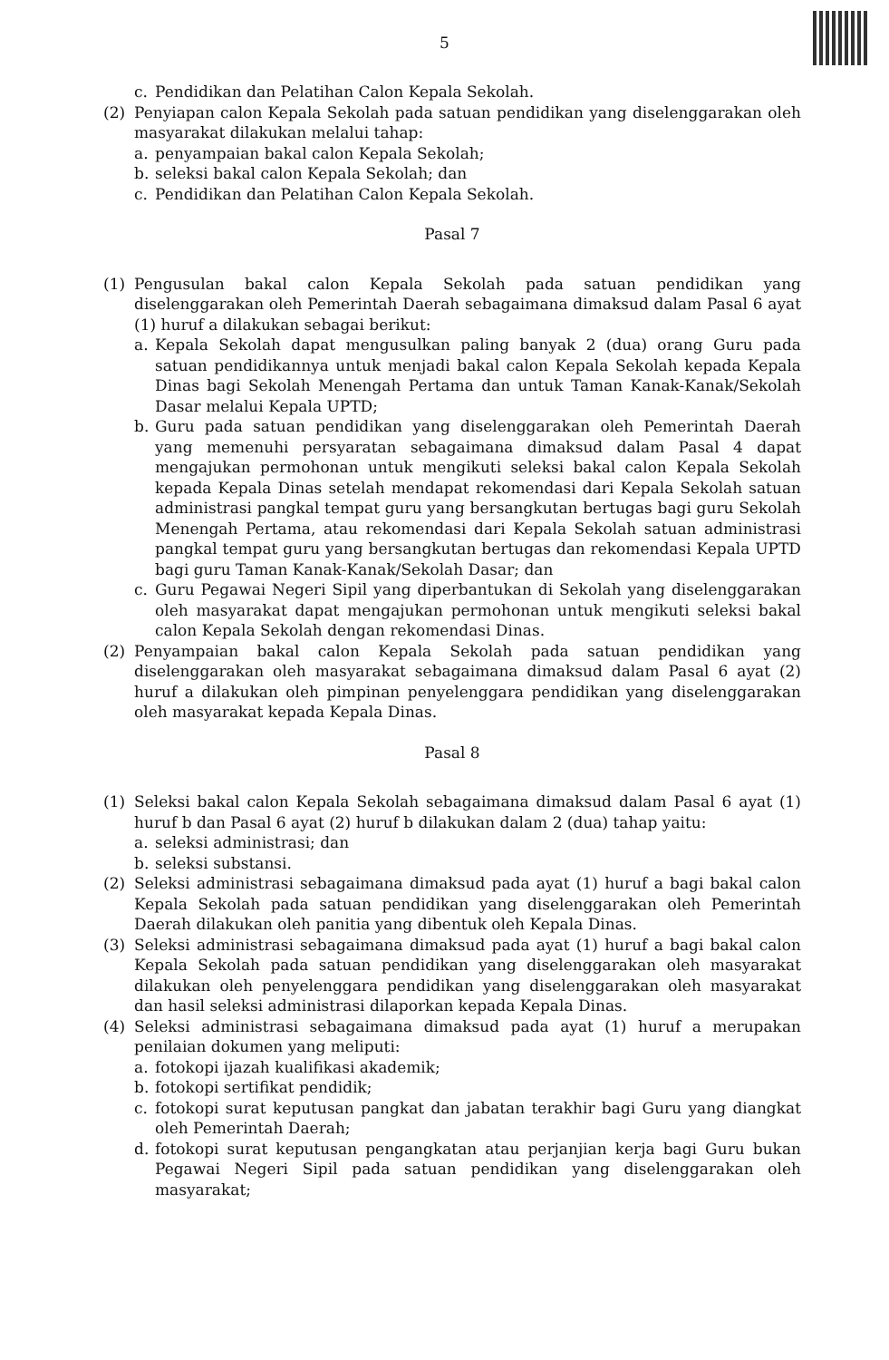5
c. Pendidikan dan Pelatihan Calon Kepala Sekolah.
(2) Penyiapan calon Kepala Sekolah pada satuan pendidikan yang diselenggarakan oleh masyarakat dilakukan melalui tahap:
a. penyampaian bakal calon Kepala Sekolah;
b. seleksi bakal calon Kepala Sekolah; dan
c. Pendidikan dan Pelatihan Calon Kepala Sekolah.
Pasal 7
(1) Pengusulan bakal calon Kepala Sekolah pada satuan pendidikan yang diselenggarakan oleh Pemerintah Daerah sebagaimana dimaksud dalam Pasal 6 ayat (1) huruf a dilakukan sebagai berikut:
a. Kepala Sekolah dapat mengusulkan paling banyak 2 (dua) orang Guru pada satuan pendidikannya untuk menjadi bakal calon Kepala Sekolah kepada Kepala Dinas bagi Sekolah Menengah Pertama dan untuk Taman Kanak-Kanak/Sekolah Dasar melalui Kepala UPTD;
b. Guru pada satuan pendidikan yang diselenggarakan oleh Pemerintah Daerah yang memenuhi persyaratan sebagaimana dimaksud dalam Pasal 4 dapat mengajukan permohonan untuk mengikuti seleksi bakal calon Kepala Sekolah kepada Kepala Dinas setelah mendapat rekomendasi dari Kepala Sekolah satuan administrasi pangkal tempat guru yang bersangkutan bertugas bagi guru Sekolah Menengah Pertama, atau rekomendasi dari Kepala Sekolah satuan administrasi pangkal tempat guru yang bersangkutan bertugas dan rekomendasi Kepala UPTD bagi guru Taman Kanak-Kanak/Sekolah Dasar; dan
c. Guru Pegawai Negeri Sipil yang diperbantukan di Sekolah yang diselenggarakan oleh masyarakat dapat mengajukan permohonan untuk mengikuti seleksi bakal calon Kepala Sekolah dengan rekomendasi Dinas.
(2) Penyampaian bakal calon Kepala Sekolah pada satuan pendidikan yang diselenggarakan oleh masyarakat sebagaimana dimaksud dalam Pasal 6 ayat (2) huruf a dilakukan oleh pimpinan penyelenggara pendidikan yang diselenggarakan oleh masyarakat kepada Kepala Dinas.
Pasal 8
(1) Seleksi bakal calon Kepala Sekolah sebagaimana dimaksud dalam Pasal 6 ayat (1) huruf b dan Pasal 6 ayat (2) huruf b dilakukan dalam 2 (dua) tahap yaitu:
a. seleksi administrasi; dan
b. seleksi substansi.
(2) Seleksi administrasi sebagaimana dimaksud pada ayat (1) huruf a bagi bakal calon Kepala Sekolah pada satuan pendidikan yang diselenggarakan oleh Pemerintah Daerah dilakukan oleh panitia yang dibentuk oleh Kepala Dinas.
(3) Seleksi administrasi sebagaimana dimaksud pada ayat (1) huruf a bagi bakal calon Kepala Sekolah pada satuan pendidikan yang diselenggarakan oleh masyarakat dilakukan oleh penyelenggara pendidikan yang diselenggarakan oleh masyarakat dan hasil seleksi administrasi dilaporkan kepada Kepala Dinas.
(4) Seleksi administrasi sebagaimana dimaksud pada ayat (1) huruf a merupakan penilaian dokumen yang meliputi:
a. fotokopi ijazah kualifikasi akademik;
b. fotokopi sertifikat pendidik;
c. fotokopi surat keputusan pangkat dan jabatan terakhir bagi Guru yang diangkat oleh Pemerintah Daerah;
d. fotokopi surat keputusan pengangkatan atau perjanjian kerja bagi Guru bukan Pegawai Negeri Sipil pada satuan pendidikan yang diselenggarakan oleh masyarakat;